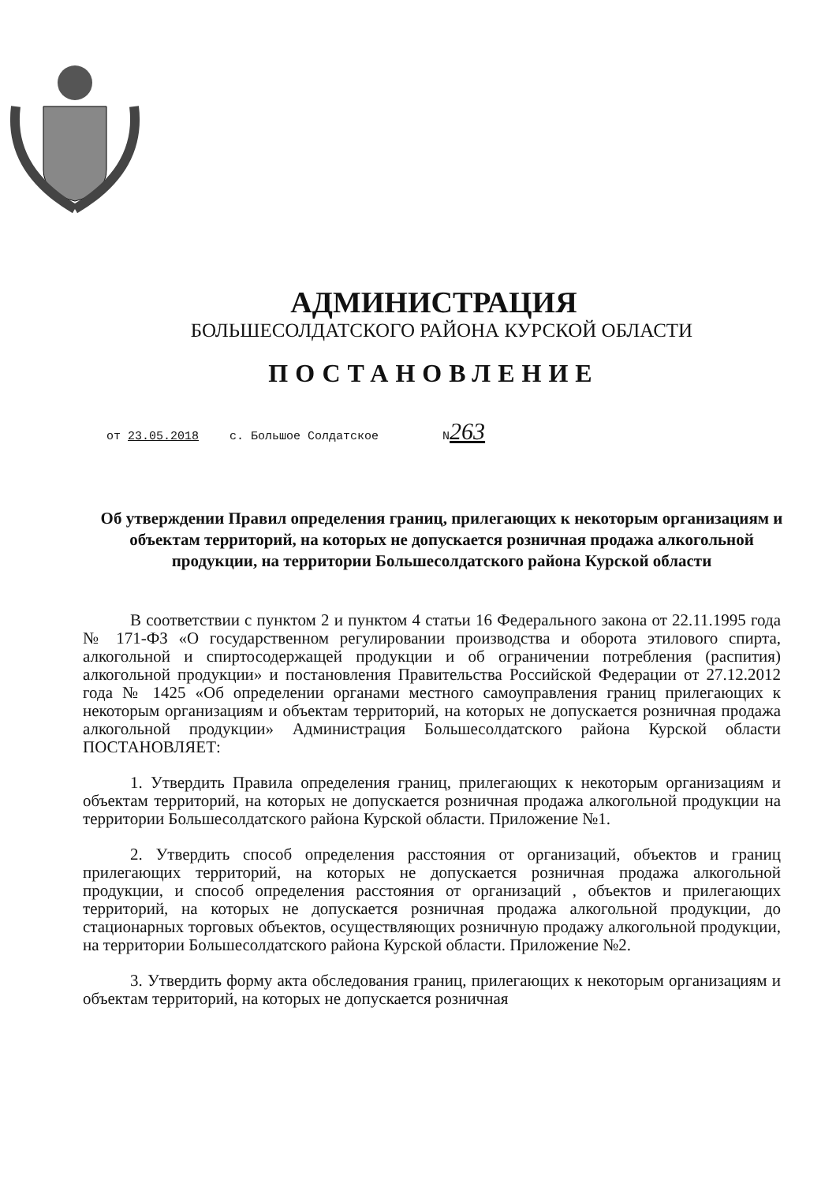АДМИНИСТРАЦИЯ
БОЛЬШЕСОЛДАТСКОГО РАЙОНА КУРСКОЙ ОБЛАСТИ
ПОСТАНОВЛЕНИЕ
от 23.05.2018 с. Большое Солдатское N263
Об утверждении Правил определения границ, прилегающих к некоторым организациям и объектам территорий, на которых не допускается розничная продажа алкогольной продукции, на территории Большесолдатского района Курской области
В соответствии с пунктом 2 и пунктом 4 статьи 16 Федерального закона от 22.11.1995 года № 171-ФЗ «О государственном регулировании производства и оборота этилового спирта, алкогольной и спиртосодержащей продукции и об ограничении потребления (распития) алкогольной продукции» и постановления Правительства Российской Федерации от 27.12.2012 года № 1425 «Об определении органами местного самоуправления границ прилегающих к некоторым организациям и объектам территорий, на которых не допускается розничная продажа алкогольной продукции» Администрация Большесолдатского района Курской области ПОСТАНОВЛЯЕТ:
1. Утвердить Правила определения границ, прилегающих к некоторым организациям и объектам территорий, на которых не допускается розничная продажа алкогольной продукции на территории Большесолдатского района Курской области. Приложение №1.
2. Утвердить способ определения расстояния от организаций, объектов и границ прилегающих территорий, на которых не допускается розничная продажа алкогольной продукции, и способ определения расстояния от организаций , объектов и прилегающих территорий, на которых не допускается розничная продажа алкогольной продукции, до стационарных торговых объектов, осуществляющих розничную продажу алкогольной продукции, на территории Большесолдатского района Курской области. Приложение №2.
3. Утвердить форму акта обследования границ, прилегающих к некоторым организациям и объектам территорий, на которых не допускается розничная